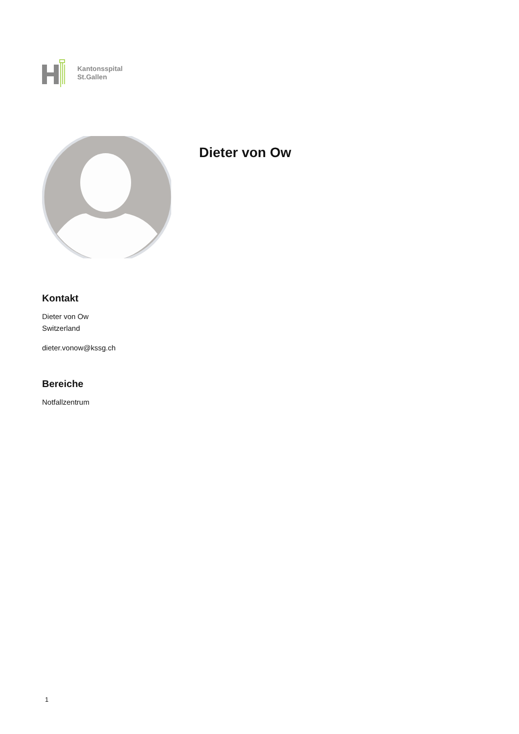Kantonsspital
St.Gallen
Dieter von Ow
Kontakt
Dieter von Ow
Switzerland
dieter.vonow@kssg.ch
Bereiche
Notfallzentrum
1